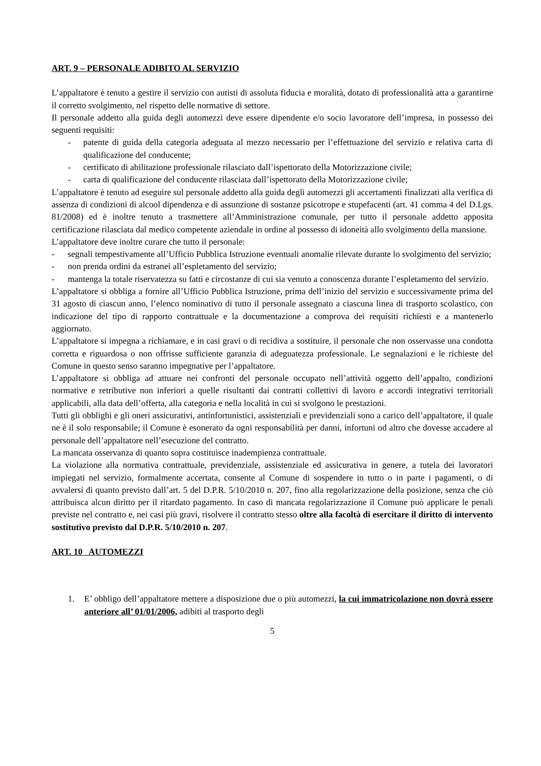ART. 9 – PERSONALE ADIBITO AL SERVIZIO
L’appaltatore è tenuto a gestire il servizio con autisti di assoluta fiducia e moralità, dotato di professionalità atta a garantirne il corretto svolgimento, nel rispetto delle normative di settore.
Il personale addetto alla guida degli automezzi deve essere dipendente e/o socio lavoratore dell’impresa, in possesso dei seguenti requisiti:
- patente di guida della categoria adeguata al mezzo necessario per l’effettuazione del servizio e relativa carta di qualificazione del conducente;
- certificato di abilitazione professionale rilasciato dall’ispettorato della Motorizzazione civile;
- carta di qualificazione del conducente rilasciata dall’ispettorato della Motorizzazione civile;
L’appaltatore è tenuto ad eseguire sul personale addetto alla guida degli automezzi gli accertamenti finalizzati alla verifica di assenza di condizioni di alcool dipendenza e di assunzione di sostanze psicotrope e stupefacenti (art. 41 comma 4 del D.Lgs. 81/2008) ed è inoltre tenuto a trasmettere all’Amministrazione comunale, per tutto il personale addetto apposita certificazione rilasciata dal medico competente aziendale in ordine al possesso di idoneità allo svolgimento della mansione.
L’appaltatore deve inoltre curare che tutto il personale:
- segnali tempestivamente all’Ufficio Pubblica Istruzione eventuali anomalie rilevate durante lo svolgimento del servizio;
- non prenda ordini da estranei all’espletamento del servizio;
- mantenga la totale riservatezza su fatti e circostanze di cui sia venuto a conoscenza durante l’espletamento del servizio.
L’appaltatore si obbliga a fornire all’Ufficio Pubblica Istruzione, prima dell’inizio del servizio e successivamente prima del 31 agosto di ciascun anno, l’elenco nominativo di tutto il personale assegnato a ciascuna linea di trasporto scolastico, con indicazione del tipo di rapporto contrattuale e la documentazione a comprova dei requisiti richiesti e a mantenerlo aggiornato.
L’appaltatore si impegna a richiamare, e in casi gravi o di recidiva a sostituire, il personale che non osservasse una condotta corretta e riguardosa o non offrisse sufficiente garanzia di adeguatezza professionale. Le segnalazioni e le richieste del Comune in questo senso saranno impegnative per l’appaltatore.
L’appaltatore si obbliga ad attuare nei confronti del personale occupato nell’attività oggetto dell’appalto, condizioni normative e retributive non inferiori a quelle risultanti dai contratti collettivi di lavoro e accordi integrativi territoriali applicabili, alla data dell’offerta, alla categoria e nella località in cui si svolgono le prestazioni.
Tutti gli obblighi e gli oneri assicurativi, antinfortunistici, assistenziali e previdenziali sono a carico dell’appaltatore, il quale ne è il solo responsabile; il Comune è esonerato da ogni responsabilità per danni, infortuni od altro che dovesse accadere al personale dell’appaltatore nell’esecuzione del contratto.
La mancata osservanza di quanto sopra costituisce inadempienza contrattuale.
La violazione alla normativa contrattuale, previdenziale, assistenziale ed assicurativa in genere, a tutela dei lavoratori impiegati nel servizio, formalmente accertata, consente al Comune di sospendere in tutto o in parte i pagamenti, o di avvalersi di quanto previsto dall’art. 5 del D.P.R. 5/10/2010 n. 207, fino alla regolarizzazione della posizione, senza che ciò attribuisca alcun diritto per il ritardato pagamento. In caso di mancata regolarizzazione il Comune può applicare le penali previste nel contratto e, nei casi più gravi, risolvere il contratto stesso oltre alla facoltà di esercitare il diritto di intervento sostitutivo previsto dal D.P.R. 5/10/2010 n. 207.
ART. 10 AUTOMEZZI
1. E’ obbligo dell’appaltatore mettere a disposizione due o più automezzi, la cui immatricolazione non dovrà essere anteriore all’ 01/01/2006, adibiti al trasporto degli
5